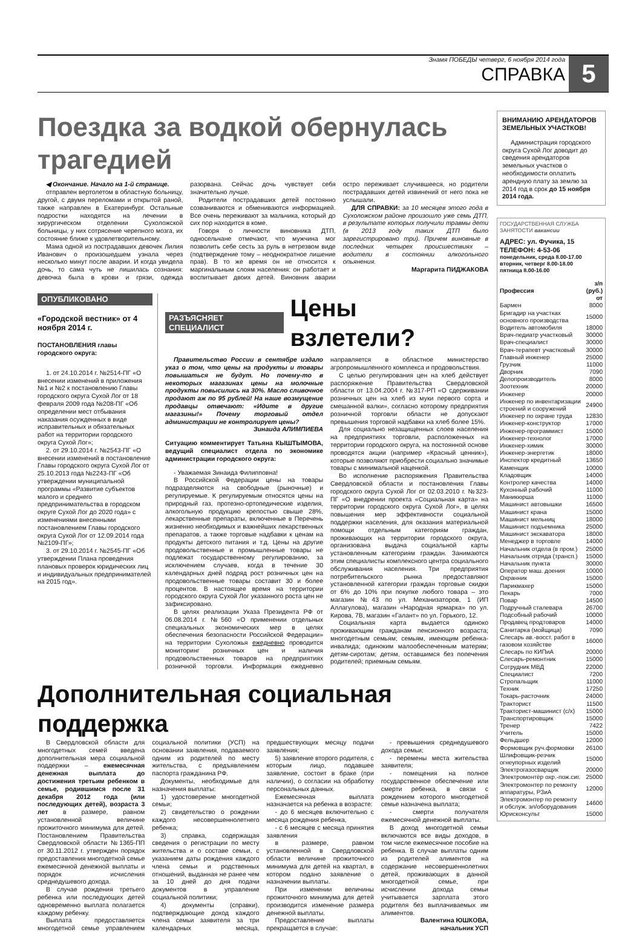Знамя ПОБЕДЫ четверг, 6 ноября 2014 года
СПРАВКА
5
Поездка за водкой обернулась трагедией
◀ Окончание. Начало на 1-й странице.
отправлен вертолетом в областную больницу, другой, с двумя переломами и открытой раной, также направлен в Екатеринбург. Остальные подростки находятся на лечении в хирургическом отделении Сухоложской больницы, у них сотрясение черепного мозга, их состояние ближе к удовлетворительному.
Мама одной из пострадавших девочек Лилия Иванович о произошедшем узнала через несколько минут после аварии. И когда увидела дочь, то сама чуть не лишилась сознания: девочка была в крови и грязи, одежда разорвана. Сейчас дочь чувствует себя значительно лучше.
Родители пострадавших детей постоянно созваниваются и обмениваются информацией. Все очень переживают за мальчика, который до сих пор находится в коме.
Говоря о личности виновника ДТП, односельчане отмечают, что мужчина мог позволить себе сесть за руль в нетрезвом виде (подтверждение тому – неоднократное лишение прав). В то же время он не относится к маргинальным слоям населения: он работает и воспитывает двоих детей. Виновник аварии остро переживает случившееся, но родители пострадавших детей извинений от него пока не услышали.
ДЛЯ СПРАВКИ: за 10 месяцев этого года в Сухоложском районе произошло уже семь ДТП, в результате которых получили травмы дети (в 2013 году таких ДТП было зарегистрировано три). Причем виновные в последних четырех происшествиях – водители в состоянии алкогольного опьянения.
Маргарита ПИДЖАКОВА
ОПУБЛИКОВАНО
«Городской вестник» от 4 ноября 2014 г.
ПОСТАНОВЛЕНИЯ главы городского округа:
1. от 24.10.2014 г. №2514-ПГ «О внесении изменений в приложения №1 и №2 к постановлению Главы городского округа Сухой Лог от 18 февраля 2009 года №208-ПГ «Об определении мест отбывания наказания осужденных в виде исправительных и обязательных работ на территории городского округа Сухой Лог»;
2. от 29.10.2014 г. №2543-ПГ «О внесении изменений в постановление Главы городского округа Сухой Лог от 25.10.2013 года №2243-ПГ «Об утверждении муниципальной программы «Развитие субъектов малого и среднего предпринимательства в городском округе Сухой Лог до 2020 года» с изменениями внесенными постановлением Главы городского округа Сухой Лог от 12.09.2014 года №2109-ПГ»;
3. от 29.10.2014 г. №2545-ПГ «Об утверждении Плана проведения плановых проверок юридических лиц и индивидуальных предпринимателей на 2015 год».
РАЗЪЯСНЯЕТ СПЕЦИАЛИСТ
Цены взлетели?
Правительство России в сентябре издало указ о том, что цены на продукты и товары повышаться не будут. Но почему-то в некоторых магазинах цены на молочные продукты повысились на 30%. Масло сливочное продают аж по 95 рублей! На наше возмущение продавцы отвечают: «Идите в другие магазины!» Почему торговый отдел администрации не контролирует цены?
Зинаида АЛИМПИЕВА
Ситуацию комментирует Татьяна КЫШТЫМОВА, ведущий специалист отдела по экономике администрации городского округа:
- Уважаемая Зинаида Филипповна!
В Российской Федерации цены на товары подразделяются на свободные (рыночные) и регулируемые. К регулируемым относятся цены на природный газ, протезно-ортопедические изделия, алкогольную продукцию крепостью свыше 28%, лекарственные препараты, включенные в Перечень жизненно необходимых и важнейших лекарственных препаратов, а также торговые надбавки к ценам на продукты детского питания и т.д. Цены на другие продовольственные и промышленные товары не подлежат государственному регулированию, за исключением случаев, когда в течение 30 календарных дней подряд рост розничных цен на продовольственные товары составит 30 и более процентов. В настоящее время на территории городского округа Сухой Лог указанного роста цен не зафиксировано.
В целях реализации Указа Президента РФ от 06.08.2014 г. №560 «О применении отдельных специальных экономических мер в целях обеспечения безопасности Российской Федерации» на территории Сухоложья ежедневно проводится мониторинг розничных цен и наличия продовольственных товаров на предприятиях розничной торговли. Информация ежедневно направляется в областное министерство агропромышленного комплекса и продовольствия.
С целью регулирования цен на хлеб действует распоряжение Правительства Свердловской области от 13.04.2004 г. №317-РП «О сдерживании розничных цен на хлеб из муки первого сорта и смешанной валки», согласно которому предприятия розничной торговли области не допускают превышения торговой надбавки на хлеб более 15%.
Для социально незащищенных слоев населения на предприятиях торговли, расположенных на территории городского округа, на постоянной основе проводятся акции (например «Красный ценник»), которые позволяют приобрести социально значимые товары с минимальной наценкой.
Во исполнение распоряжения Правительства Свердловской области и постановления Главы городского округа Сухой Лог от 02.03.2010 г. №323-ПГ «О внедрении проекта «Социальная карта» на территории городского округа Сухой Лог», в целях повышения мер эффективности социальной поддержки населения, для оказания материальной помощи отдельным категориям граждан, проживающих на территории городского округа, организована выдача социальной карты установленным категориям граждан. Занимаются этим специалисты комплексного центра социального обслуживания населения. Три предприятия потребительского рынка предоставляют установленной категории граждан торговые скидки от 6% до 10% при покупке любого товара – это магазин №43 по ул. Механизаторов, 1 (ИП Аллагулова), магазин «Народная ярмарка» по ул. Кирова, 7В, магазин «Галант» по ул. Горького, 12.
Социальная карта выдается одиноко проживающим гражданам пенсионного возраста; многодетным семьям; семьям, имеющим ребенка-инвалида; одиноким малообеспеченным матерям; детям-сиротам; детям, оставшимся без попечения родителей; приемным семьям.
Дополнительная социальная поддержка
В Свердловской области для многодетных семей введена дополнительная мера социальной поддержки – ежемесячная денежная выплата до достижения третьим ребенком в семье, родившимся после 31 декабря 2012 года (или последующих детей), возраста 3 лет в размере, равном установленной величине прожиточного минимума для детей. Постановлением Правительства Свердловской области №1365-ПП от 30.11.2012 г. утвержден порядок предоставления многодетной семье ежемесячной денежной выплаты и порядок исчисления среднедушевого дохода.
В случае рождения третьего ребенка или последующих детей одновременно выплата полагается каждому ребенку.
Выплата предоставляется многодетной семье управлением социальной политики (УСП) на основании заявления, подаваемого одним из родителей по месту жительства, с предъявлением паспорта гражданина РФ.
Документы, необходимые для назначения выплаты:
1) удостоверение многодетной семьи;
2) свидетельство о рождении каждого несовершеннолетнего ребенка;
3) справка, содержащая сведения о регистрации по месту жительства и о составе семьи, с указанием даты рождения каждого члена семьи и родственных отношений, выданная не ранее чем за 10 дней до дня подачи документов в управление социальной политики;
4) документы (справки), подтверждающие доход каждого члена семьи заявителя за три календарных месяца, предшествующих месяцу подачи заявления;
5) заявление второго родителя, с которым лицо, подавшее заявление, состоит в браке (при наличии), о согласии на обработку персональных данных.
Ежемесячная выплата назначается на ребенка в возрасте:
- до 6 месяцев включительно с месяца рождения ребенка,
- с 6 месяцев с месяца принятия заявления
в размере, равном установленной в Свердловской области величине прожиточного минимума для детей на квартал, в котором подано заявление о назначении выплаты.
При изменении величины прожиточного минимума для детей производится изменение размера денежной выплаты.
Предоставление выплаты прекращается в случае:
- превышения среднедушевого дохода семьи;
- перемены места жительства заявителя;
- помещения на полное государственное обеспечение или смерти ребенка, в связи с рождением которого многодетной семье назначена выплата;
- смерти получателя ежемесячной денежной выплаты.
В доход многодетной семьи включаются все виды доходов, в том числе ежемесячное пособие на ребенка. В случае выплаты одним из родителей алиментов на содержание несовершеннолетних детей, проживающих в данной многодетной семье, при исчислении дохода семьи учитывается зарплата этого родителя без выплачиваемых им алиментов.
Валентина ЮШКОВА, начальник УСП
ВНИМАНИЮ АРЕНДАТОРОВ ЗЕМЕЛЬНЫХ УЧАСТКОВ!
Администрация городского округа Сухой Лог доводит до сведения арендаторов земельных участков о необходимости оплатить арендную плату за землю за 2014 год в срок до 15 ноября 2014 года.
ГОСУДАРСТВЕННАЯ СЛУЖБА ЗАНЯТОСТИ вакансии
АДРЕС: ул. Фучика, 15
ТЕЛЕФОН: 4-53-06
понедельник, среда 8.00-17.00
вторник, четверг 8.00-18.00
пятница 8.00-16.00
| Профессия | з/п (руб.) от |
| --- | --- |
| Бармен | 8000 |
| Бригадир на участках основного производства | 15000 |
| Водитель автомобиля | 18000 |
| Врач-педиатр участковый | 30000 |
| Врач-специалист | 30000 |
| Врач-терапевт участковый | 30000 |
| Главный инженер | 25000 |
| Грузчик | 11000 |
| Дворник | 7090 |
| Делопроизводитель | 8000 |
| Зоотехник | 20000 |
| Инженер | 20000 |
| Инженер по инвентаризации строений и сооружений | 24900 |
| Инженер по охране труда | 12830 |
| Инженер-конструктор | 17000 |
| Инженер-программист | 15000 |
| Инженер-технолог | 17000 |
| Инженер-химик | 30000 |
| Инженер-энергетик | 18000 |
| Инспектор кредитный | 13650 |
| Каменщик | 10000 |
| Кладовщик | 14000 |
| Контролер качества | 14000 |
| Кухонный рабочий | 11000 |
| Маникюрша | 11000 |
| Машинист автовышки | 16500 |
| Машинист крана | 15000 |
| Машинист мельниц | 18000 |
| Машинист подъемника | 25000 |
| Машинист экскаватора | 18000 |
| Менеджер в торговле | 14000 |
| Начальник отдела (в пром.) | 25000 |
| Начальник отряда (трансп.) | 15000 |
| Начальник пункта | 30000 |
| Оператор маш. доения | 10000 |
| Охранник | 15000 |
| Парикмахер | 15000 |
| Пекарь | 7000 |
| Повар | 14500 |
| Подручный сталевара | 26700 |
| Подсобный рабочий | 10000 |
| Продавец продтоваров | 14000 |
| Санитарка (мойщица) | 7090 |
| Слесарь ав.-восст. работ в газовом хозяйстве | 16000 |
| Слесарь по КИПиА | 20000 |
| Слесарь-ремонтник | 15000 |
| Сотрудник МВД | 22000 |
| Специалист | 7200 |
| Стропальщик | 11000 |
| Техник | 17250 |
| Токарь-расточник | 24000 |
| Тракторист | 11500 |
| Тракторист-машинист (с/х) | 15000 |
| Транспортировщик | 15000 |
| Тренер | 7422 |
| Учитель | 15000 |
| Фельдшер | 12000 |
| Формовщик руч.формовки | 26100 |
| Шлифовщик-резчик огнеупорных изделий | 15000 |
| Электрогазосварщик | 20000 |
| Электромонтёр охр.-пож.сиг. | 25000 |
| Электромонтер по ремонту аппаратуры, РЗиА | 12000 |
| Электромонтер по ремонту и обслуж. эл/оборудования | 14600 |
| Юрисконсульт | 15000 |